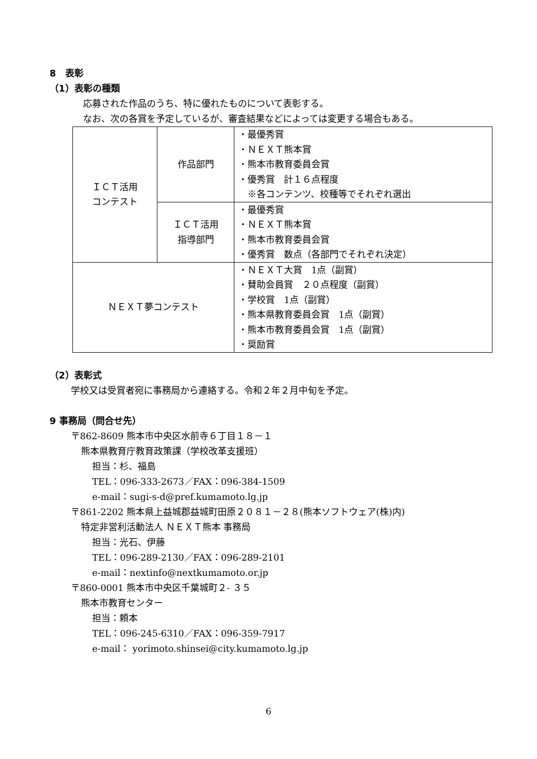8　表彰
（1）表彰の種類
応募された作品のうち、特に優れたものについて表彰する。
なお、次の各賞を予定しているが、審査結果などによっては変更する場合もある。
| ＩＣＴ活用 コンテスト | 作品部門 | ・最優秀賞 ・ＮＥＸＴ熊本賞 ・熊本市教育委員会賞 ・優秀賞 計１６点程度 ※各コンテンツ、校種等でそれぞれ選出 |
| | ＩＣＴ活用 指導部門 | ・最優秀賞 ・ＮＥＸＴ熊本賞 ・熊本市教育委員会賞 ・優秀賞 数点（各部門でそれぞれ決定） |
| ＮＥＸＴ夢コンテスト | | ・ＮＥＸＴ大賞 1点（副賞） ・賛助会員賞 ２０点程度（副賞） ・学校賞 1点（副賞） ・熊本県教育委員会賞 1点（副賞） ・熊本市教育委員会賞 1点（副賞） ・奨励賞 |
（2）表彰式
学校又は受賞者宛に事務局から連絡する。令和２年２月中旬を予定。
9 事務局（問合せ先）
〒862-8609 熊本市中央区水前寺６丁目１８－１
熊本県教育庁教育政策課（学校改革支援班）
担当：杉、福島
TEL：096-333-2673／FAX：096-384-1509
e-mail：sugi-s-d@pref.kumamoto.lg.jp
〒861-2202 熊本県上益城郡益城町田原２０８１－２８(熊本ソフトウェア(株)内)
特定非営利活動法人 ＮＥＸＴ熊本 事務局
担当：光石、伊藤
TEL：096-289-2130／FAX：096-289-2101
e-mail：nextinfo@nextkumamoto.or.jp
〒860-0001 熊本市中央区千葉城町２- ３５
熊本市教育センター
担当：頼本
TEL：096-245-6310／FAX：096-359-7917
e-mail： yorimoto.shinsei@city.kumamoto.lg.jp
6